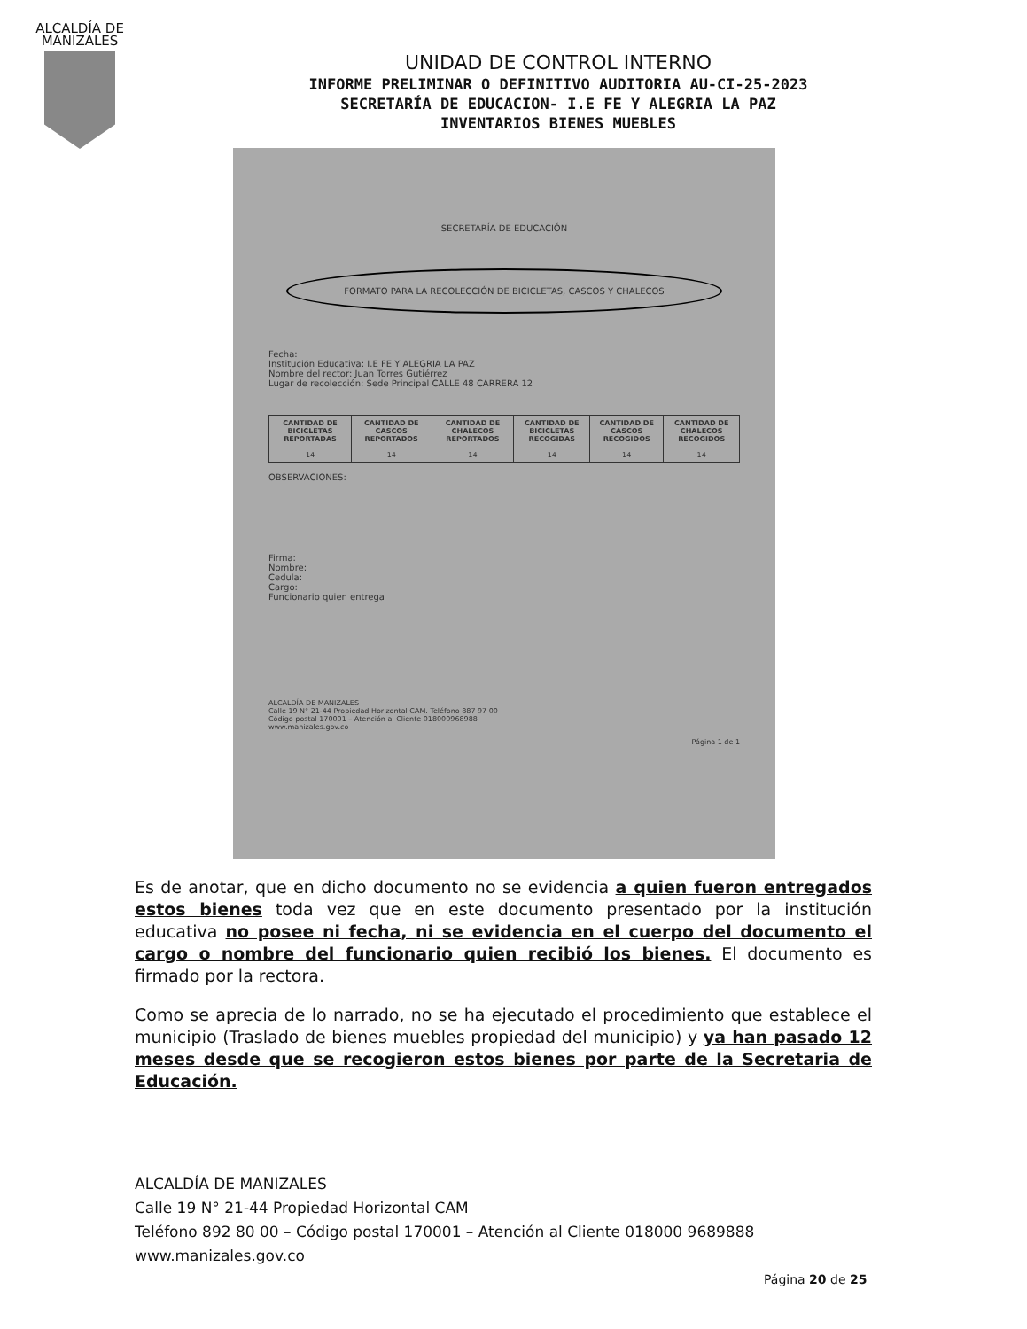ALCALDÍA DE MANIZALES
UNIDAD DE CONTROL INTERNO
INFORME PRELIMINAR O DEFINITIVO AUDITORIA AU-CI-25-2023
SECRETARÍA DE EDUCACION- I.E FE Y ALEGRIA LA PAZ
INVENTARIOS BIENES MUEBLES
SECRETARÍA DE EDUCACIÓN
FORMATO PARA LA RECOLECCIÓN DE BICICLETAS, CASCOS Y CHALECOS
Fecha:
Institución Educativa: I.E FE Y ALEGRIA LA PAZ
Nombre del rector: Juan Torres Gutiérrez
Lugar de recolección: Sede Principal CALLE 48 CARRERA 12
| CANTIDAD DE BICICLETAS REPORTADAS | CANTIDAD DE CASCOS REPORTADOS | CANTIDAD DE CHALECOS REPORTADOS | CANTIDAD DE BICICLETAS RECOGIDAS | CANTIDAD DE CASCOS RECOGIDOS | CANTIDAD DE CHALECOS RECOGIDOS |
| --- | --- | --- | --- | --- | --- |
| 14 | 14 | 14 | 14 | 14 | 14 |
OBSERVACIONES:
Firma:
Nombre:
Cedula:
Cargo:
Funcionario quien entrega
ALCALDÍA DE MANIZALES
Calle 19 N° 21-44 Propiedad Horizontal CAM. Teléfono 887 97 00
Código postal 170001 – Atención al Cliente 018000968988
www.manizales.gov.co
Página 1 de 1
Es de anotar, que en dicho documento no se evidencia a quien fueron entregados estos bienes toda vez que en este documento presentado por la institución educativa no posee ni fecha, ni se evidencia en el cuerpo del documento el cargo o nombre del funcionario quien recibió los bienes. El documento es firmado por la rectora.
Como se aprecia de lo narrado, no se ha ejecutado el procedimiento que establece el municipio (Traslado de bienes muebles propiedad del municipio) y ya han pasado 12 meses desde que se recogieron estos bienes por parte de la Secretaria de Educación.
ALCALDÍA DE MANIZALES
Calle 19 N° 21-44 Propiedad Horizontal CAM
Teléfono 892 80 00 – Código postal 170001 – Atención al Cliente 018000 9689888
www.manizales.gov.co
Página 20 de 25